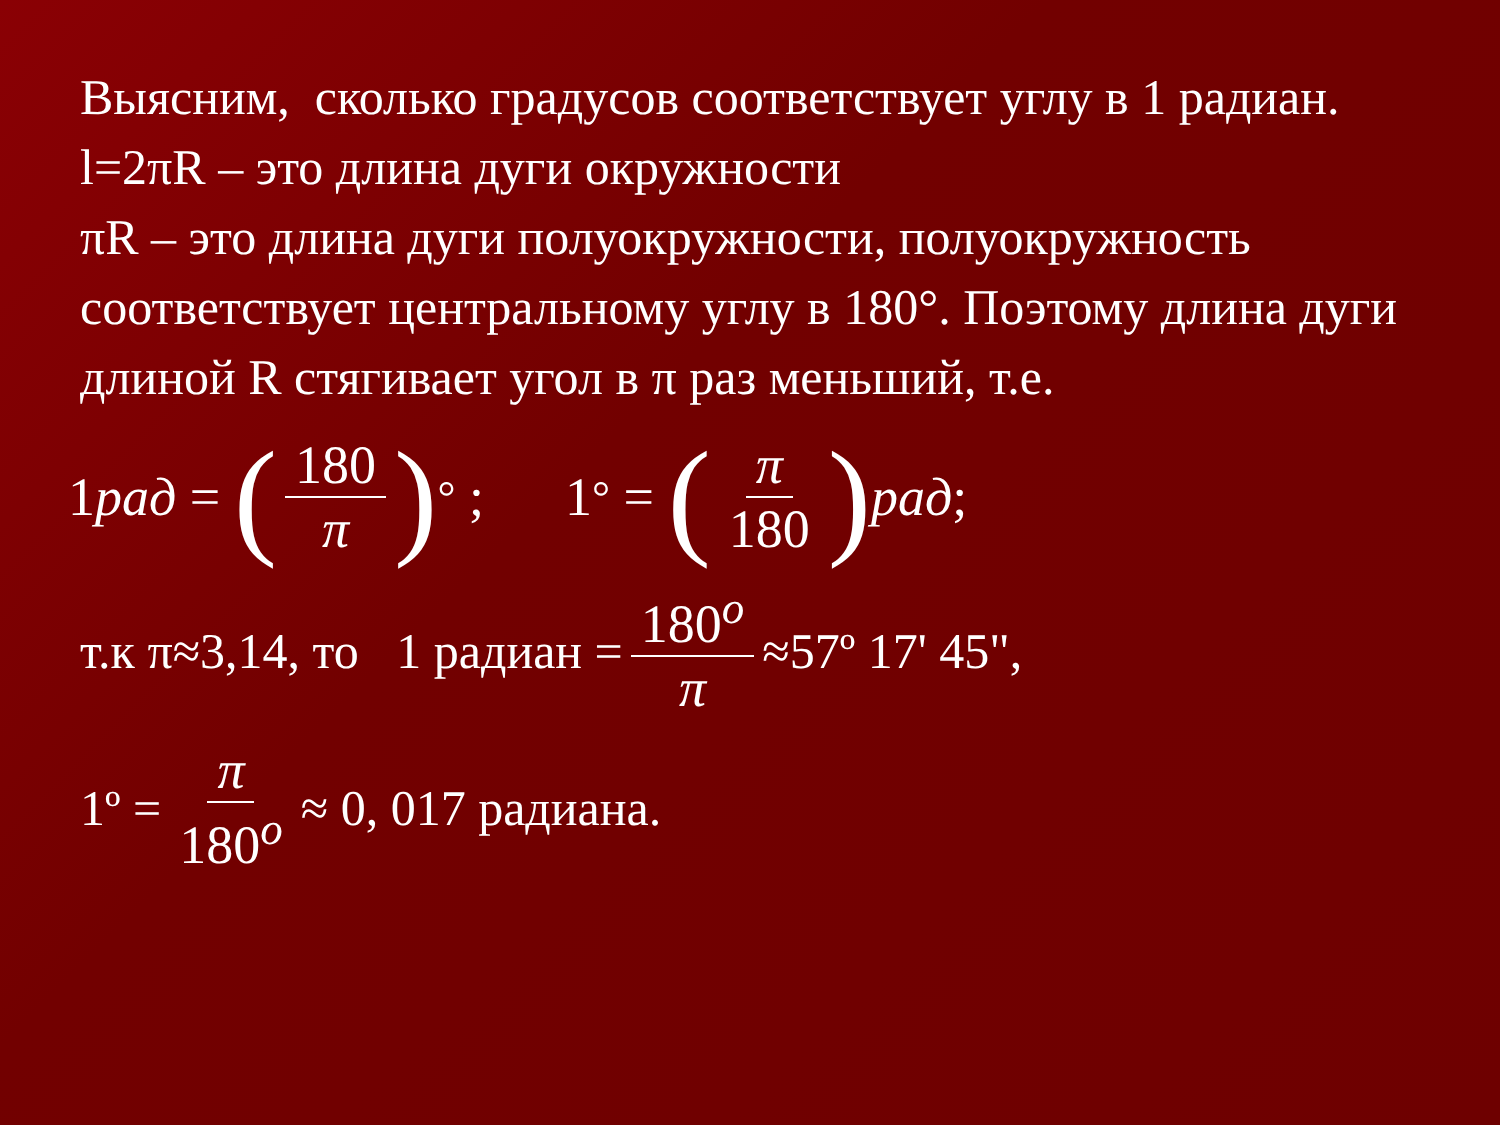Выясним, сколько градусов соответствует углу в 1 радиан.
l=2πR – это длина дуги окружности
πR – это длина дуги полуокружности, полуокружность соответствует центральному углу в 180°. Поэтому длина дуги длиной R стягивает угол в π раз меньший, т.е.
1 рад = (180 π)<sup>°</sup> ; 1<sup>°</sup> = (π 180) рад;
т.к π≈3,14, то 1 радиан = 180<sup>o</sup> π ≈57º 17' 45",
1º = π 180<sup>o</sup> ≈ 0, 017 радиана.